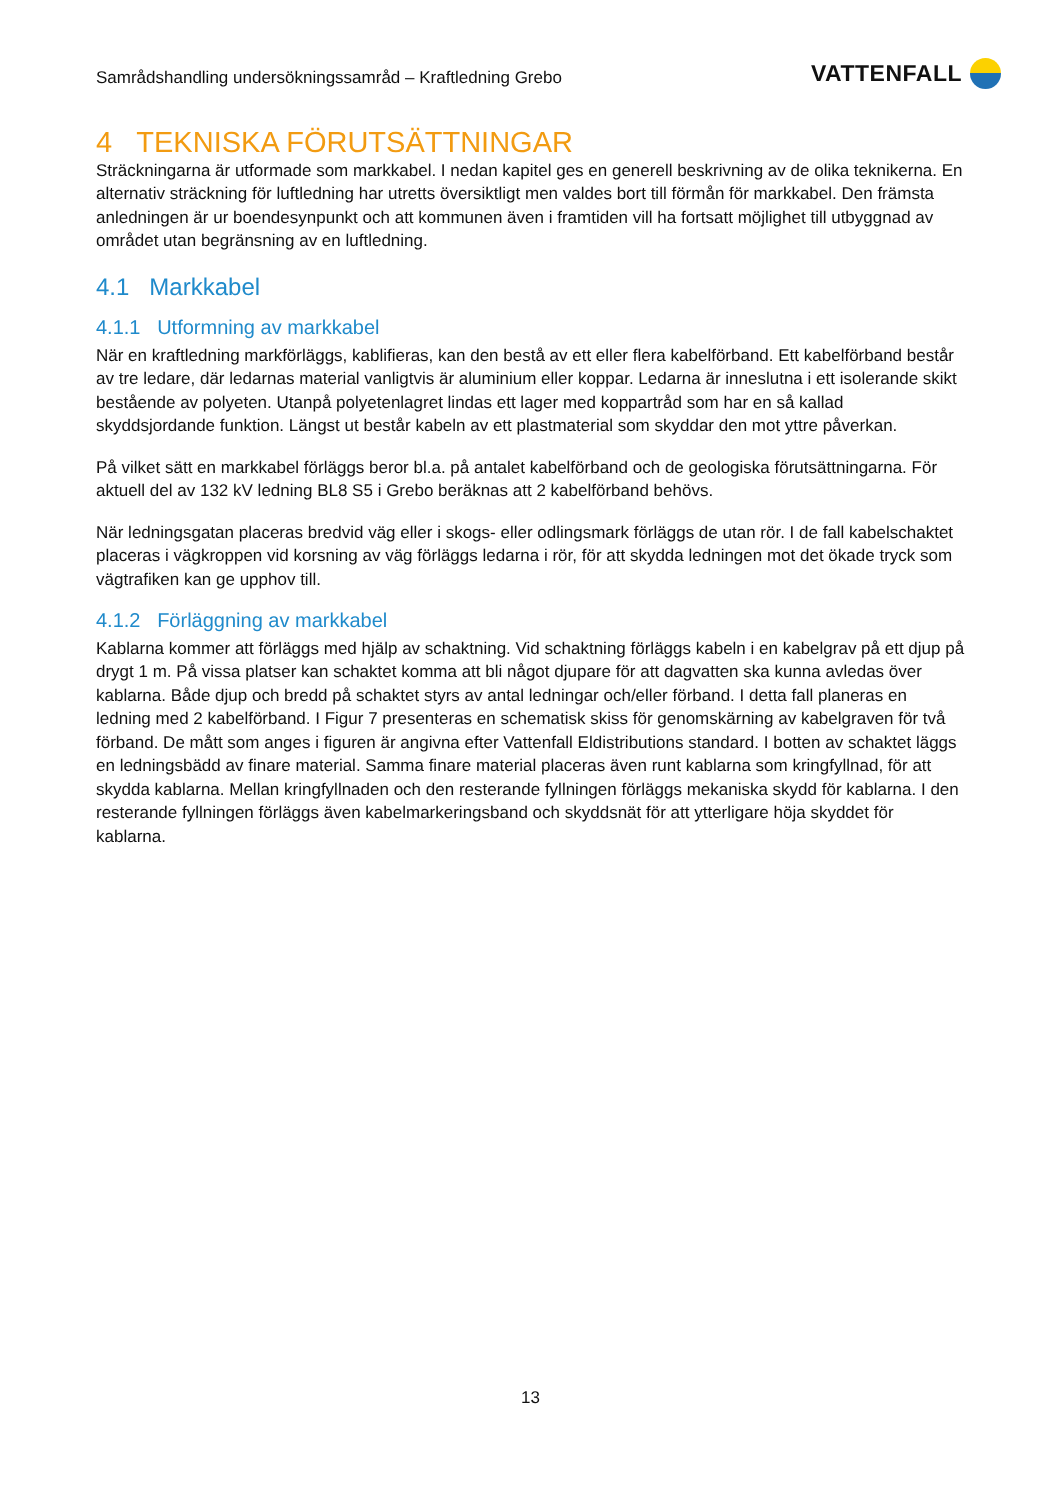Samrådshandling undersökningssamråd – Kraftledning Grebo
VATTENFALL
4 TEKNISKA FÖRUTSÄTTNINGAR
Sträckningarna är utformade som markkabel. I nedan kapitel ges en generell beskrivning av de olika teknikerna. En alternativ sträckning för luftledning har utretts översiktligt men valdes bort till förmån för markkabel. Den främsta anledningen är ur boendesynpunkt och att kommunen även i framtiden vill ha fortsatt möjlighet till utbyggnad av området utan begränsning av en luftledning.
4.1 Markkabel
4.1.1 Utformning av markkabel
När en kraftledning markförläggs, kablifieras, kan den bestå av ett eller flera kabelförband. Ett kabelförband består av tre ledare, där ledarnas material vanligtvis är aluminium eller koppar. Ledarna är inneslutna i ett isolerande skikt bestående av polyeten. Utanpå polyetenlagret lindas ett lager med koppartråd som har en så kallad skyddsjordande funktion. Längst ut består kabeln av ett plastmaterial som skyddar den mot yttre påverkan.
På vilket sätt en markkabel förläggs beror bl.a. på antalet kabelförband och de geologiska förutsättningarna. För aktuell del av 132 kV ledning BL8 S5 i Grebo beräknas att 2 kabelförband behövs.
När ledningsgatan placeras bredvid väg eller i skogs- eller odlingsmark förläggs de utan rör. I de fall kabelschaktet placeras i vägkroppen vid korsning av väg förläggs ledarna i rör, för att skydda ledningen mot det ökade tryck som vägtrafiken kan ge upphov till.
4.1.2 Förläggning av markkabel
Kablarna kommer att förläggs med hjälp av schaktning. Vid schaktning förläggs kabeln i en kabelgrav på ett djup på drygt 1 m. På vissa platser kan schaktet komma att bli något djupare för att dagvatten ska kunna avledas över kablarna. Både djup och bredd på schaktet styrs av antal ledningar och/eller förband. I detta fall planeras en ledning med 2 kabelförband. I Figur 7 presenteras en schematisk skiss för genomskärning av kabelgraven för två förband. De mått som anges i figuren är angivna efter Vattenfall Eldistributions standard. I botten av schaktet läggs en ledningsbädd av finare material. Samma finare material placeras även runt kablarna som kringfyllnad, för att skydda kablarna. Mellan kringfyllnaden och den resterande fyllningen förläggs mekaniska skydd för kablarna. I den resterande fyllningen förläggs även kabelmarkeringsband och skyddsnät för att ytterligare höja skyddet för kablarna.
13